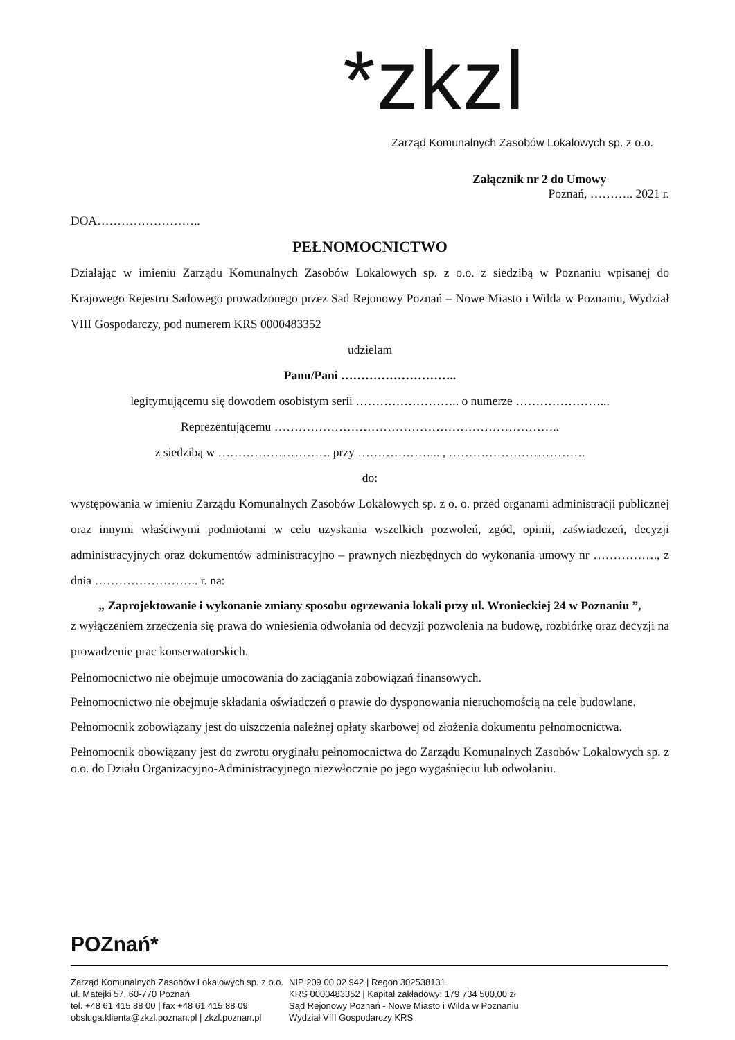*zkzl
Zarząd Komunalnych Zasobów Lokalowych sp. z o.o.
Załącznik nr 2 do Umowy
Poznań, ……….. 2021 r.
DOA……………………..
PEŁNOMOCNICTWO
Działając w imieniu Zarządu Komunalnych Zasobów Lokalowych sp. z o.o. z siedzibą w Poznaniu wpisanej do Krajowego Rejestru Sadowego prowadzonego przez Sad Rejonowy Poznań – Nowe Miasto i Wilda w Poznaniu, Wydział VIII Gospodarczy, pod numerem KRS 0000483352
udzielam
Panu/Pani ………………………..
legitymującemu się dowodem osobistym serii …………………….. o numerze …………………...
Reprezentującemu ……………………………………………………………..
z siedzibą w ………………………. przy ………………... , …………………………….
do:
występowania w imieniu Zarządu Komunalnych Zasobów Lokalowych sp. z o. o. przed organami administracji publicznej oraz innymi właściwymi podmiotami w celu uzyskania wszelkich pozwoleń, zgód, opinii, zaświadczeń, decyzji administracyjnych oraz dokumentów administracyjno – prawnych niezbędnych do wykonania umowy nr ……………., z dnia …………………….. r. na:
„ Zaprojektowanie i wykonanie zmiany sposobu ogrzewania lokali przy ul. Wronieckiej 24 w Poznaniu ”,
z wyłączeniem zrzeczenia się prawa do wniesienia odwołania od decyzji pozwolenia na budowę, rozbiórkę oraz decyzji na prowadzenie prac konserwatorskich.
Pełnomocnictwo nie obejmuje umocowania do zaciągania zobowiązań finansowych.
Pełnomocnictwo nie obejmuje składania oświadczeń o prawie do dysponowania nieruchomością na cele budowlane.
Pełnomocnik zobowiązany jest do uiszczenia należnej opłaty skarbowej od złożenia dokumentu pełnomocnictwa.
Pełnomocnik obowiązany jest do zwrotu oryginału pełnomocnictwa do Zarządu Komunalnych Zasobów Lokalowych sp. z o.o. do Działu Organizacyjno-Administracyjnego niezwłocznie po jego wygaśnięciu lub odwołaniu.
POZnań*
Zarząd Komunalnych Zasobów Lokalowych sp. z o.o.
ul. Matejki 57, 60-770 Poznań
tel. +48 61 415 88 00 | fax +48 61 415 88 09
obsluga.klienta@zkzl.poznan.pl | zkzl.poznan.pl
NIP 209 00 02 942 | Regon 302538131
KRS 0000483352 | Kapitał zakładowy: 179 734 500,00 zł
Sąd Rejonowy Poznań - Nowe Miasto i Wilda w Poznaniu
Wydział VIII Gospodarczy KRS